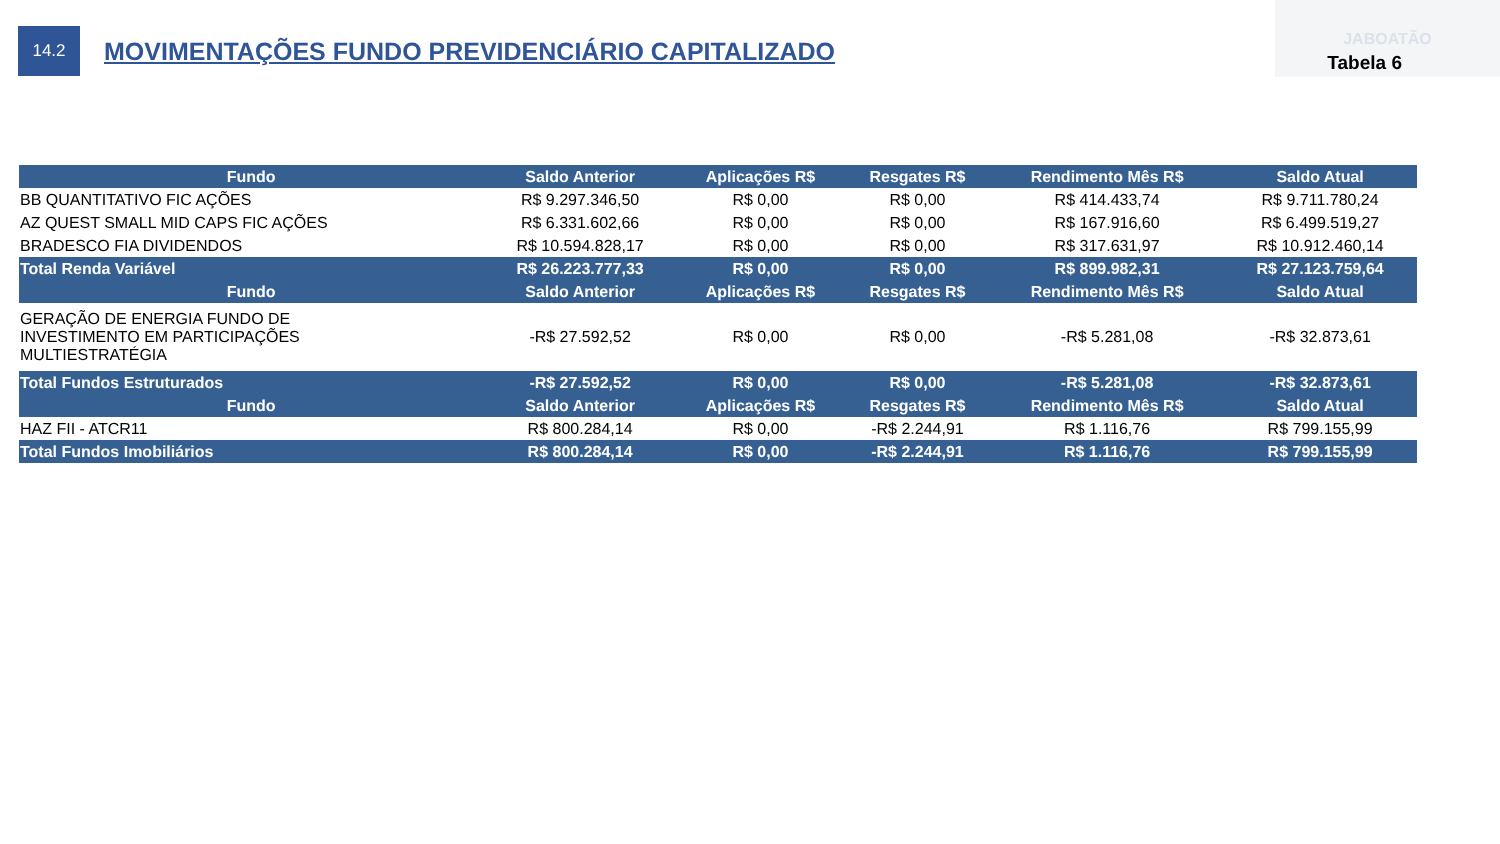14.2
MOVIMENTAÇÕES FUNDO PREVIDENCIÁRIO CAPITALIZADO
JABOATÃO
Tabela 6
| Fundo | Saldo Anterior | Aplicações R$ | Resgates R$ | Rendimento Mês R$ | Saldo Atual |
| --- | --- | --- | --- | --- | --- |
| BB QUANTITATIVO FIC AÇÕES | R$ 9.297.346,50 | R$ 0,00 | R$ 0,00 | R$ 414.433,74 | R$ 9.711.780,24 |
| AZ QUEST SMALL MID CAPS FIC AÇÕES | R$ 6.331.602,66 | R$ 0,00 | R$ 0,00 | R$ 167.916,60 | R$ 6.499.519,27 |
| BRADESCO FIA DIVIDENDOS | R$ 10.594.828,17 | R$ 0,00 | R$ 0,00 | R$ 317.631,97 | R$ 10.912.460,14 |
| Total Renda Variável | R$ 26.223.777,33 | R$ 0,00 | R$ 0,00 | R$ 899.982,31 | R$ 27.123.759,64 |
| Fundo | Saldo Anterior | Aplicações R$ | Resgates R$ | Rendimento Mês R$ | Saldo Atual |
| GERAÇÃO DE ENERGIA FUNDO DE INVESTIMENTO EM PARTICIPAÇÕES MULTIESTRATÉGIA | -R$ 27.592,52 | R$ 0,00 | R$ 0,00 | -R$ 5.281,08 | -R$ 32.873,61 |
| Total Fundos Estruturados | -R$ 27.592,52 | R$ 0,00 | R$ 0,00 | -R$ 5.281,08 | -R$ 32.873,61 |
| Fundo | Saldo Anterior | Aplicações R$ | Resgates R$ | Rendimento Mês R$ | Saldo Atual |
| HAZ FII - ATCR11 | R$ 800.284,14 | R$ 0,00 | -R$ 2.244,91 | R$ 1.116,76 | R$ 799.155,99 |
| Total Fundos Imobiliários | R$ 800.284,14 | R$ 0,00 | -R$ 2.244,91 | R$ 1.116,76 | R$ 799.155,99 |